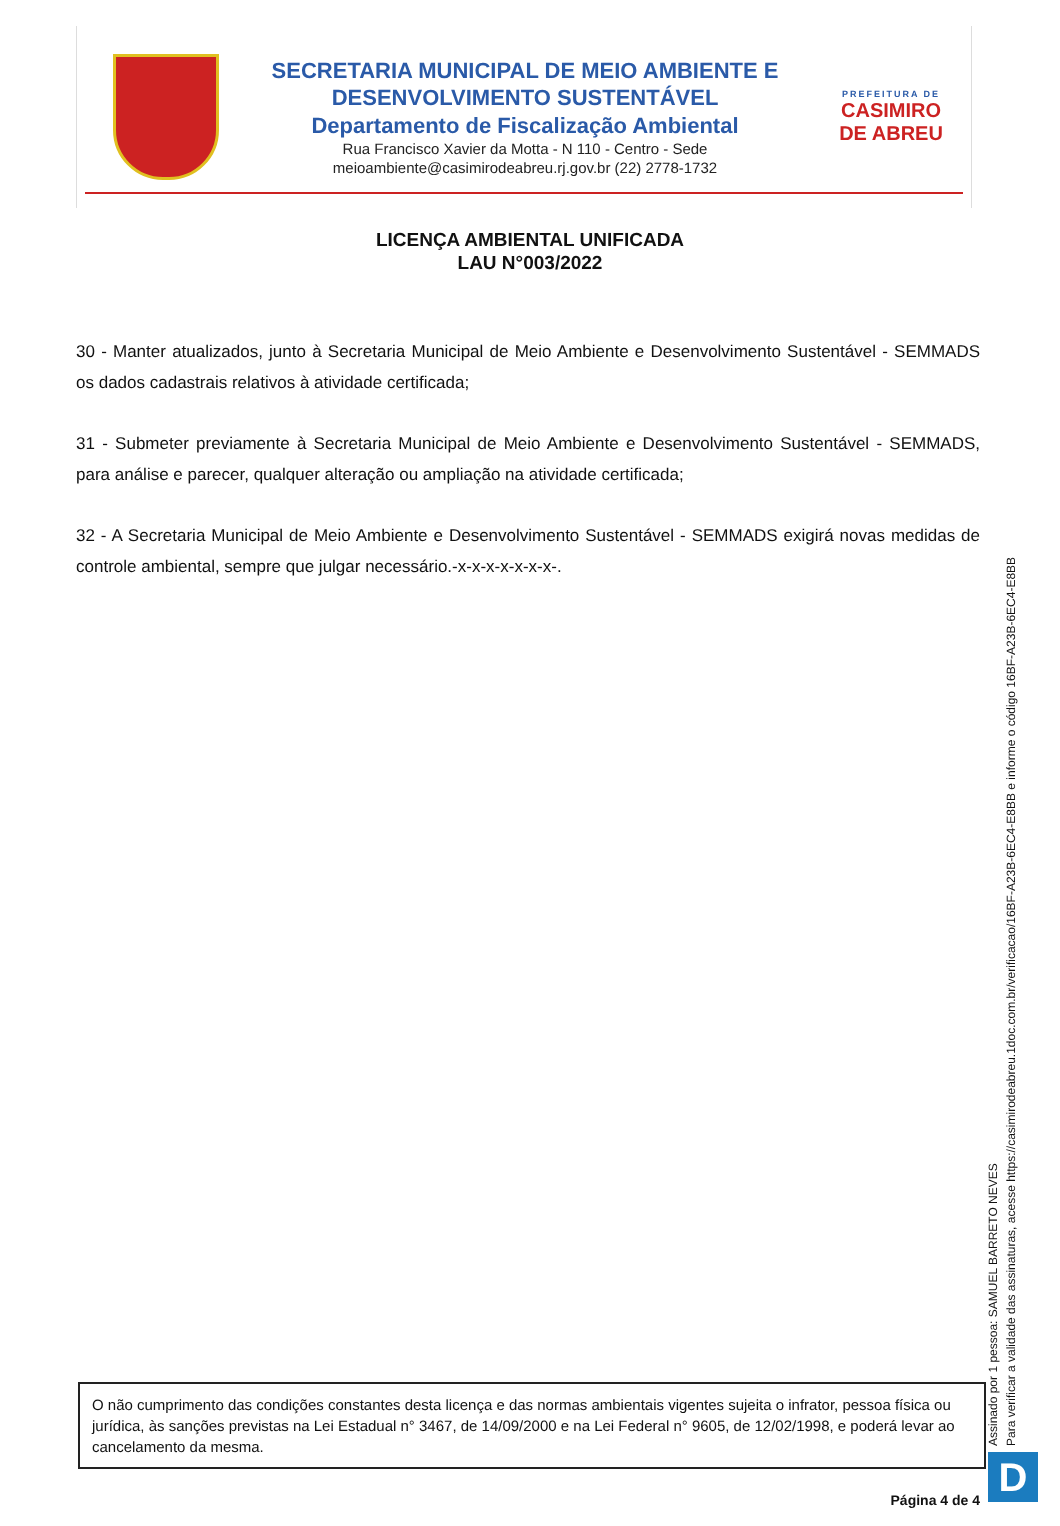SECRETARIA MUNICIPAL DE MEIO AMBIENTE E
DESENVOLVIMENTO SUSTENTÁVEL
Departamento de Fiscalização Ambiental
Rua Francisco Xavier da Motta - N 110 - Centro - Sede
meioambiente@casimirodeabreu.rj.gov.br (22) 2778-1732
PREFEITURA DE
CASIMIRO DE ABREU
LICENÇA AMBIENTAL UNIFICADA
LAU N°003/2022
30 - Manter atualizados, junto à Secretaria Municipal de Meio Ambiente e Desenvolvimento Sustentável - SEMMADS os dados cadastrais relativos à atividade certificada;
31 - Submeter previamente à Secretaria Municipal de Meio Ambiente e Desenvolvimento Sustentável - SEMMADS, para análise e parecer, qualquer alteração ou ampliação na atividade certificada;
32 - A Secretaria Municipal de Meio Ambiente e Desenvolvimento Sustentável - SEMMADS exigirá novas medidas de controle ambiental, sempre que julgar necessário.-x-x-x-x-x-x-x-.
O não cumprimento das condições constantes desta licença e das normas ambientais vigentes sujeita o infrator, pessoa física ou jurídica, às sanções previstas na Lei Estadual n° 3467, de 14/09/2000 e na Lei Federal n° 9605, de 12/02/1998, e poderá levar ao cancelamento da mesma.
Assinado por 1 pessoa: SAMUEL BARRETO NEVES
Para verificar a validade das assinaturas, acesse https://casimirodeabreu.1doc.com.br/verificacao/16BF-A23B-6EC4-E8BB e informe o código 16BF-A23B-6EC4-E8BB
D
Página 4 de 4